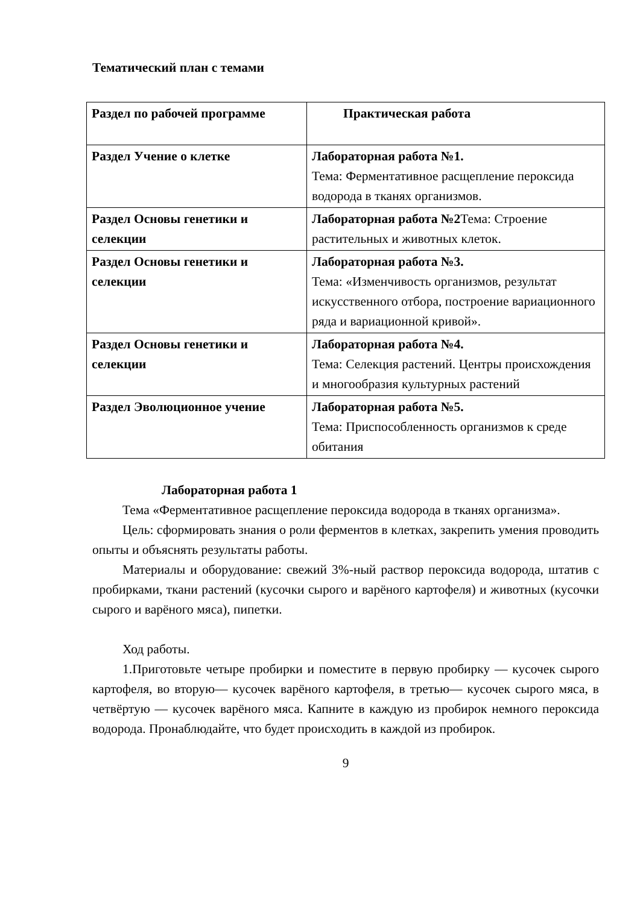Тематический план с темами
| Раздел по рабочей программе | Практическая работа |
| Раздел Учение о клетке | Лабораторная работа №1. Тема: Ферментативное расщепление пероксида водорода в тканях организмов. |
| Раздел Основы генетики и селекции | Лабораторная работа №2 Тема: Строение растительных и животных клеток. |
| Раздел Основы генетики и селекции | Лабораторная работа №3. Тема: «Изменчивость организмов, результат искусственного отбора, построение вариационного ряда и вариационной кривой». |
| Раздел Основы генетики и селекции | Лабораторная работа №4. Тема: Селекция растений. Центры происхождения и многообразия культурных растений |
| Раздел Эволюционное учение | Лабораторная работа №5. Тема: Приспособленность организмов к среде обитания |
Лабораторная работа 1
Тема «Ферментативное расщепление пероксида водорода в тканях организма».
Цель: сформировать знания о роли ферментов в клетках, закрепить умения проводить опыты и объяснять результаты работы.
Материалы и оборудование: свежий 3%-ный раствор пероксида водорода, штатив с пробирками, ткани растений (кусочки сырого и варёного картофеля) и животных (кусочки сырого и варёного мяса), пипетки.
Ход работы.
1.Приготовьте четыре пробирки и поместите в первую пробирку — кусочек сырого картофеля, во вторую— кусочек варёного картофеля, в третью— кусочек сырого мяса, в четвёртую — кусочек варёного мяса. Капните в каждую из пробирок немного пероксида водорода. Пронаблюдайте, что будет происходить в каждой из пробирок.
9